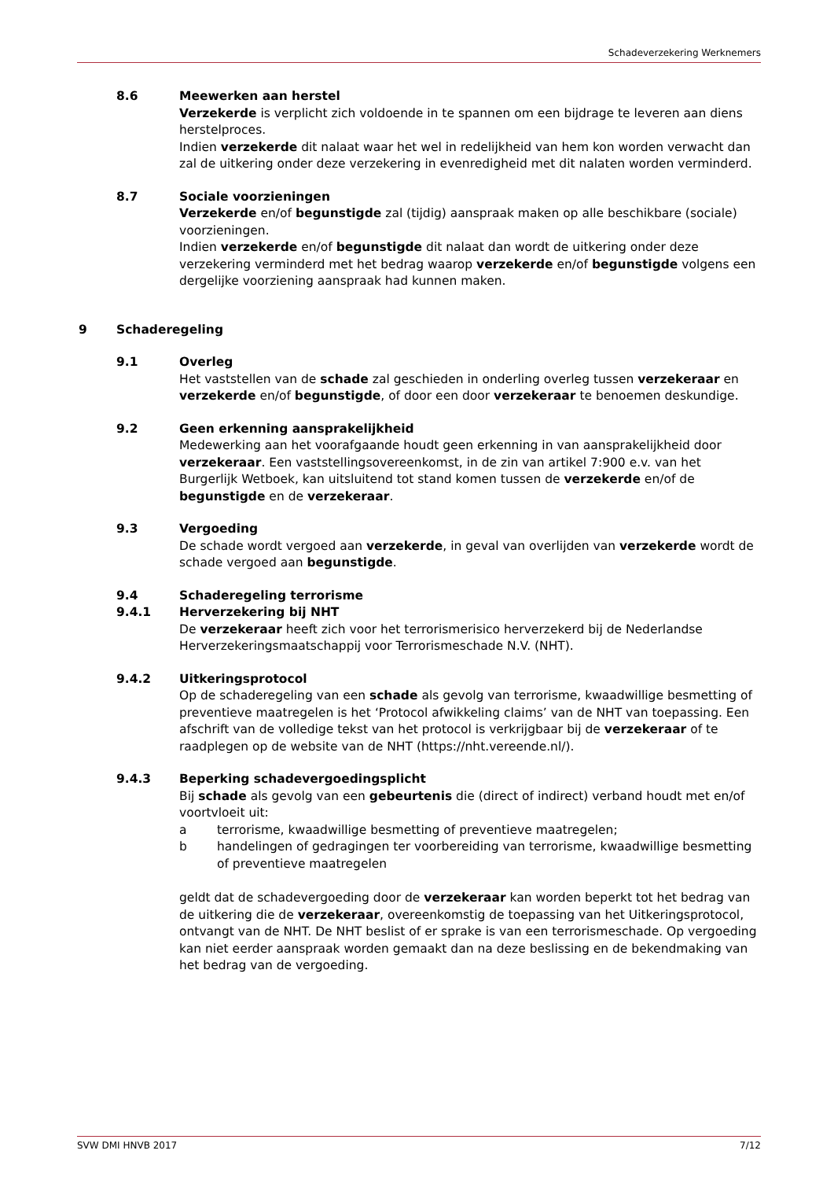Schadeverzekering Werknemers
8.6 Meewerken aan herstel
Verzekerde is verplicht zich voldoende in te spannen om een bijdrage te leveren aan diens herstelproces.
Indien verzekerde dit nalaat waar het wel in redelijkheid van hem kon worden verwacht dan zal de uitkering onder deze verzekering in evenredigheid met dit nalaten worden verminderd.
8.7 Sociale voorzieningen
Verzekerde en/of begunstigde zal (tijdig) aanspraak maken op alle beschikbare (sociale) voorzieningen.
Indien verzekerde en/of begunstigde dit nalaat dan wordt de uitkering onder deze verzekering verminderd met het bedrag waarop verzekerde en/of begunstigde volgens een dergelijke voorziening aanspraak had kunnen maken.
9 Schaderegeling
9.1 Overleg
Het vaststellen van de schade zal geschieden in onderling overleg tussen verzekeraar en verzekerde en/of begunstigde, of door een door verzekeraar te benoemen deskundige.
9.2 Geen erkenning aansprakelijkheid
Medewerking aan het voorafgaande houdt geen erkenning in van aansprakelijkheid door verzekeraar. Een vaststellingsovereenkomst, in de zin van artikel 7:900 e.v. van het Burgerlijk Wetboek, kan uitsluitend tot stand komen tussen de verzekerde en/of de begunstigde en de verzekeraar.
9.3 Vergoeding
De schade wordt vergoed aan verzekerde, in geval van overlijden van verzekerde wordt de schade vergoed aan begunstigde.
9.4
9.4.1
Schaderegeling terrorisme
Herverzekering bij NHT
De verzekeraar heeft zich voor het terrorismerisico herverzekerd bij de Nederlandse Herverzekeringsmaatschappij voor Terrorismeschade N.V. (NHT).
9.4.2 Uitkeringsprotocol
Op de schaderegeling van een schade als gevolg van terrorisme, kwaadwillige besmetting of preventieve maatregelen is het ‘Protocol afwikkeling claims’ van de NHT van toepassing. Een afschrift van de volledige tekst van het protocol is verkrijgbaar bij de verzekeraar of te raadplegen op de website van de NHT (https://nht.vereende.nl/).
9.4.3 Beperking schadevergoedingsplicht
Bij schade als gevolg van een gebeurtenis die (direct of indirect) verband houdt met en/of voortvloeit uit:
a terrorisme, kwaadwillige besmetting of preventieve maatregelen;
b handelingen of gedragingen ter voorbereiding van terrorisme, kwaadwillige besmetting of preventieve maatregelen
geldt dat de schadevergoeding door de verzekeraar kan worden beperkt tot het bedrag van de uitkering die de verzekeraar, overeenkomstig de toepassing van het Uitkeringsprotocol, ontvangt van de NHT. De NHT beslist of er sprake is van een terrorismeschade. Op vergoeding kan niet eerder aanspraak worden gemaakt dan na deze beslissing en de bekendmaking van het bedrag van de vergoeding.
SVW DMI HNVB 2017 7/12